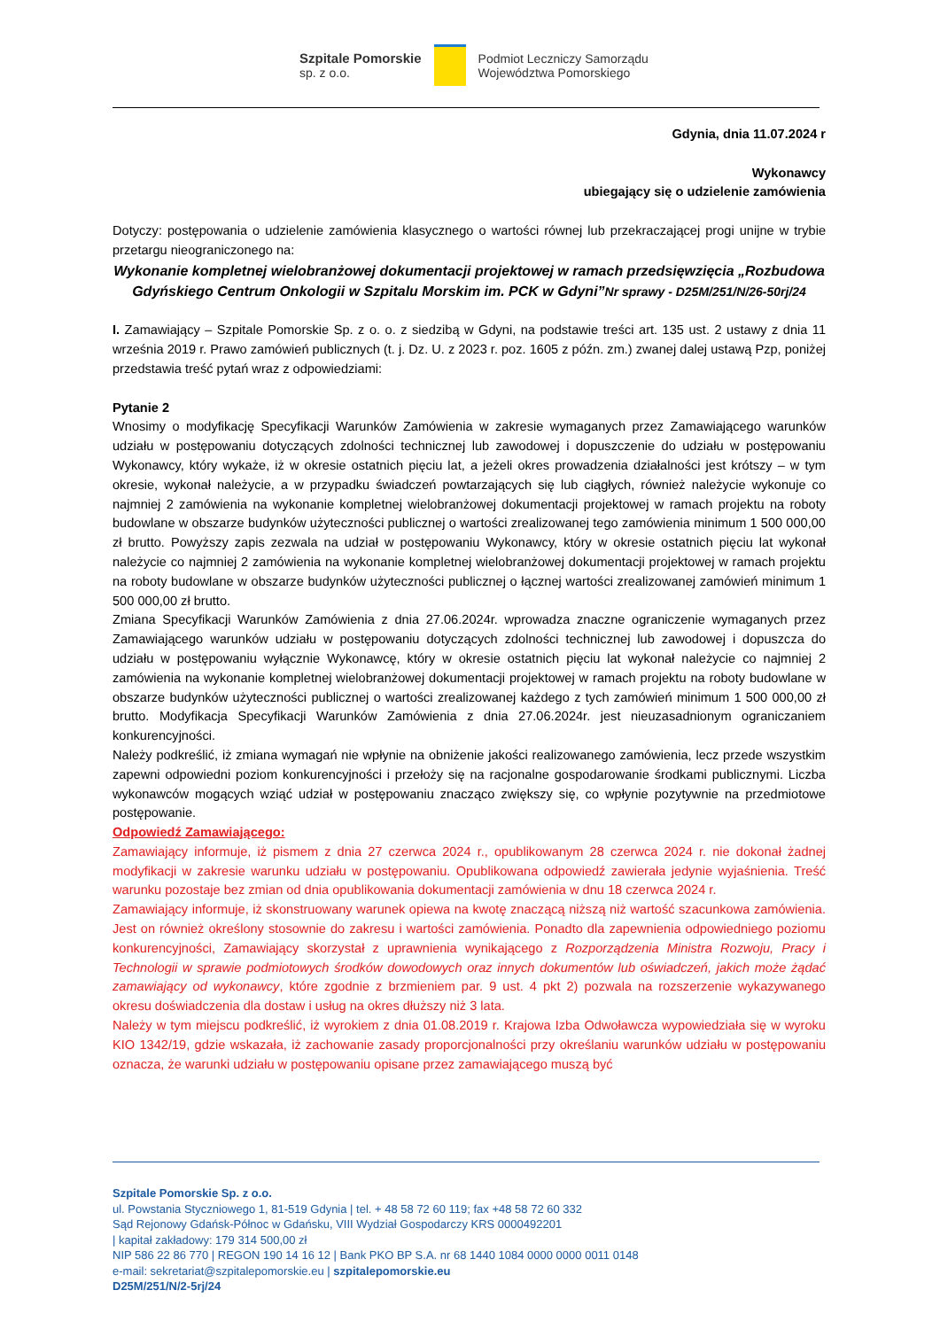Szpitale Pomorskie
sp. z o.o.
Podmiot Leczniczy Samorządu
Województwa Pomorskiego
Gdynia, dnia 11.07.2024 r
Wykonawcy
ubiegający się o udzielenie zamówienia
Dotyczy: postępowania o udzielenie zamówienia klasycznego o wartości równej lub przekraczającej progi unijne w trybie przetargu nieograniczonego na:
Wykonanie kompletnej wielobranżowej dokumentacji projektowej w ramach przedsięwzięcia „Rozbudowa Gdyńskiego Centrum Onkologii w Szpitalu Morskim im. PCK w Gdyni”Nr sprawy - D25M/251/N/26-50rj/24
I. Zamawiający – Szpitale Pomorskie Sp. z o. o. z siedzibą w Gdyni, na podstawie treści art. 135 ust. 2 ustawy z dnia 11 września 2019 r. Prawo zamówień publicznych (t. j. Dz. U. z 2023 r. poz. 1605 z późn. zm.) zwanej dalej ustawą Pzp, poniżej przedstawia treść pytań wraz z odpowiedziami:
Pytanie 2
Wnosimy o modyfikację Specyfikacji Warunków Zamówienia w zakresie wymaganych przez Zamawiającego warunków udziału w postępowaniu dotyczących zdolności technicznej lub zawodowej i dopuszczenie do udziału w postępowaniu Wykonawcy, który wykaże, iż w okresie ostatnich pięciu lat, a jeżeli okres prowadzenia działalności jest krótszy – w tym okresie, wykonał należycie, a w przypadku świadczeń powtarzających się lub ciągłych, również należycie wykonuje co najmniej 2 zamówienia na wykonanie kompletnej wielobranżowej dokumentacji projektowej w ramach projektu na roboty budowlane w obszarze budynków użyteczności publicznej o wartości zrealizowanej tego zamówienia minimum 1 500 000,00 zł brutto. Powyższy zapis zezwala na udział w postępowaniu Wykonawcy, który w okresie ostatnich pięciu lat wykonał należycie co najmniej 2 zamówienia na wykonanie kompletnej wielobranżowej dokumentacji projektowej w ramach projektu na roboty budowlane w obszarze budynków użyteczności publicznej o łącznej wartości zrealizowanej zamówień minimum 1 500 000,00 zł brutto.
Zmiana Specyfikacji Warunków Zamówienia z dnia 27.06.2024r. wprowadza znaczne ograniczenie wymaganych przez Zamawiającego warunków udziału w postępowaniu dotyczących zdolności technicznej lub zawodowej i dopuszcza do udziału w postępowaniu wyłącznie Wykonawcę, który w okresie ostatnich pięciu lat wykonał należycie co najmniej 2 zamówienia na wykonanie kompletnej wielobranżowej dokumentacji projektowej w ramach projektu na roboty budowlane w obszarze budynków użyteczności publicznej o wartości zrealizowanej każdego z tych zamówień minimum 1 500 000,00 zł brutto. Modyfikacja Specyfikacji Warunków Zamówienia z dnia 27.06.2024r. jest nieuzasadnionym ograniczaniem konkurencyjności.
Należy podkreślić, iż zmiana wymagań nie wpłynie na obniżenie jakości realizowanego zamówienia, lecz przede wszystkim zapewni odpowiedni poziom konkurencyjności i przełoży się na racjonalne gospodarowanie środkami publicznymi. Liczba wykonawców mogących wziąć udział w postępowaniu znacząco zwiększy się, co wpłynie pozytywnie na przedmiotowe postępowanie.
Odpowiedź Zamawiającego:
Zamawiający informuje, iż pismem z dnia 27 czerwca 2024 r., opublikowanym 28 czerwca 2024 r. nie dokonał żadnej modyfikacji w zakresie warunku udziału w postępowaniu. Opublikowana odpowiedź zawierała jedynie wyjaśnienia. Treść warunku pozostaje bez zmian od dnia opublikowania dokumentacji zamówienia w dnu 18 czerwca 2024 r.
Zamawiający informuje, iż skonstruowany warunek opiewa na kwotę znaczącą niższą niż wartość szacunkowa zamówienia. Jest on również określony stosownie do zakresu i wartości zamówienia. Ponadto dla zapewnienia odpowiedniego poziomu konkurencyjności, Zamawiający skorzystał z uprawnienia wynikającego z Rozporządzenia Ministra Rozwoju, Pracy i Technologii w sprawie podmiotowych środków dowodowych oraz innych dokumentów lub oświadczeń, jakich może żądać zamawiający od wykonawcy, które zgodnie z brzmieniem par. 9 ust. 4 pkt 2) pozwala na rozszerzenie wykazywanego okresu doświadczenia dla dostaw i usług na okres dłuższy niż 3 lata.
Należy w tym miejscu podkreślić, iż wyrokiem z dnia 01.08.2019 r. Krajowa Izba Odwoławcza wypowiedziała się w wyroku KIO 1342/19, gdzie wskazała, iż zachowanie zasady proporcjonalności przy określaniu warunków udziału w postępowaniu oznacza, że warunki udziału w postępowaniu opisane przez zamawiającego muszą być
Szpitale Pomorskie Sp. z o.o.
ul. Powstania Styczniowego 1, 81-519 Gdynia | tel. + 48 58 72 60 119; fax +48 58 72 60 332
Sąd Rejonowy Gdańsk-Północ w Gdańsku, VIII Wydział Gospodarczy KRS 0000492201
| kapitał zakładowy: 179 314 500,00 zł
NIP 586 22 86 770 | REGON 190 14 16 12 | Bank PKO BP S.A. nr 68 1440 1084 0000 0000 0011 0148
e-mail: sekretariat@szpitalepomorskie.eu | szpitalepomorskie.eu
D25M/251/N/2-5rj/24